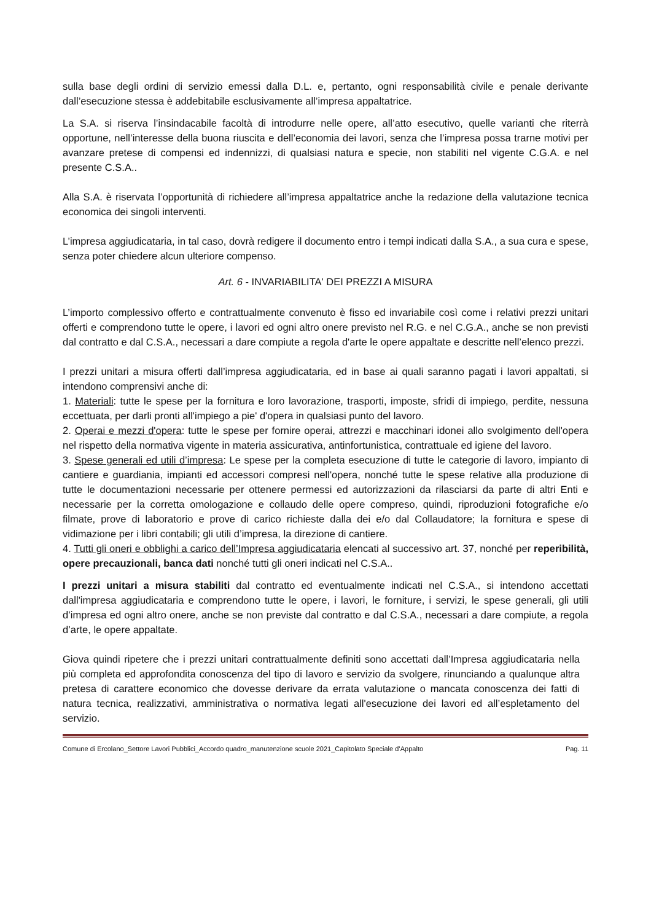sulla base degli ordini di servizio emessi dalla D.L. e, pertanto, ogni responsabilità civile e penale derivante dall’esecuzione stessa è addebitabile esclusivamente all’impresa appaltatrice.
La S.A. si riserva l’insindacabile facoltà di introdurre nelle opere, all’atto esecutivo, quelle varianti che riterrà opportune, nell’interesse della buona riuscita e dell’economia dei lavori, senza che l’impresa possa trarne motivi per avanzare pretese di compensi ed indennizzi, di qualsiasi natura e specie, non stabiliti nel vigente C.G.A. e nel presente C.S.A..
Alla S.A. è riservata l’opportunità di richiedere all’impresa appaltatrice anche la redazione della valutazione tecnica economica dei singoli interventi.
L’impresa aggiudicataria, in tal caso, dovrà redigere il documento entro i tempi indicati dalla S.A., a sua cura e spese, senza poter chiedere alcun ulteriore compenso.
Art. 6 - INVARIABILITA' DEI PREZZI A MISURA
L’importo complessivo offerto e contrattualmente convenuto è fisso ed invariabile così come i relativi prezzi unitari offerti e comprendono tutte le opere, i lavori ed ogni altro onere previsto nel R.G. e nel C.G.A., anche se non previsti dal contratto e dal C.S.A., necessari a dare compiute a regola d'arte le opere appaltate e descritte nell’elenco prezzi.
I prezzi unitari a misura offerti dall’impresa aggiudicataria, ed in base ai quali saranno pagati i lavori appaltati, si intendono comprensivi anche di:
1. Materiali: tutte le spese per la fornitura e loro lavorazione, trasporti, imposte, sfridi di impiego, perdite, nessuna eccettuata, per darli pronti all'impiego a pie' d'opera in qualsiasi punto del lavoro.
2. Operai e mezzi d'opera: tutte le spese per fornire operai, attrezzi e macchinari idonei allo svolgimento dell'opera nel rispetto della normativa vigente in materia assicurativa, antinfortunistica, contrattuale ed igiene del lavoro.
3. Spese generali ed utili d’impresa: Le spese per la completa esecuzione di tutte le categorie di lavoro, impianto di cantiere e guardiania, impianti ed accessori compresi nell'opera, nonché tutte le spese relative alla produzione di tutte le documentazioni necessarie per ottenere permessi ed autorizzazioni da rilasciarsi da parte di altri Enti e necessarie per la corretta omologazione e collaudo delle opere compreso, quindi, riproduzioni fotografiche e/o filmate, prove di laboratorio e prove di carico richieste dalla dei e/o dal Collaudatore; la fornitura e spese di vidimazione per i libri contabili; gli utili d’impresa, la direzione di cantiere.
4. Tutti gli oneri e obblighi a carico dell’Impresa aggiudicataria elencati al successivo art. 37, nonché per reperibilità, opere precauzionali, banca dati nonché tutti gli oneri indicati nel C.S.A..
I prezzi unitari a misura stabiliti dal contratto ed eventualmente indicati nel C.S.A., si intendono accettati dall'impresa aggiudicataria e comprendono tutte le opere, i lavori, le forniture, i servizi, le spese generali, gli utili d’impresa ed ogni altro onere, anche se non previste dal contratto e dal C.S.A., necessari a dare compiute, a regola d’arte, le opere appaltate.
Giova quindi ripetere che i prezzi unitari contrattualmente definiti sono accettati dall’Impresa aggiudicataria nella più completa ed approfondita conoscenza del tipo di lavoro e servizio da svolgere, rinunciando a qualunque altra pretesa di carattere economico che dovesse derivare da errata valutazione o mancata conoscenza dei fatti di natura tecnica, realizzativi, amministrativa o normativa legati all'esecuzione dei lavori ed all’espletamento del servizio.
Comune di Ercolano_Settore Lavori Pubblici_Accordo quadro_manutenzione scuole 2021_Capitolato Speciale d’Appalto Pag. 11